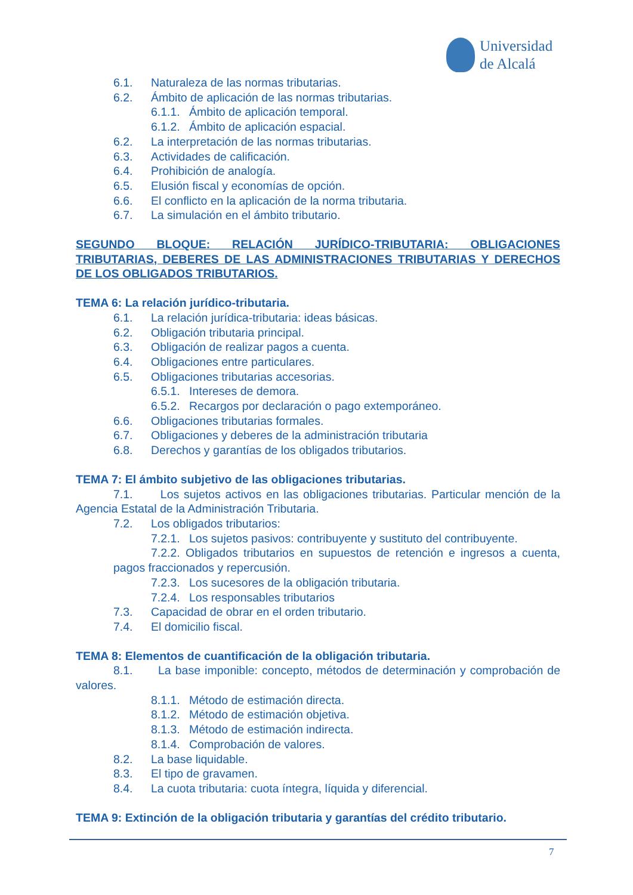Universidad
de Alcalá
6.1. Naturaleza de las normas tributarias.
6.2. Ámbito de aplicación de las normas tributarias.
6.1.1. Ámbito de aplicación temporal.
6.1.2. Ámbito de aplicación espacial.
6.2. La interpretación de las normas tributarias.
6.3. Actividades de calificación.
6.4. Prohibición de analogía.
6.5. Elusión fiscal y economías de opción.
6.6. El conflicto en la aplicación de la norma tributaria.
6.7. La simulación en el ámbito tributario.
SEGUNDO BLOQUE: RELACIÓN JURÍDICO-TRIBUTARIA: OBLIGACIONES TRIBUTARIAS, DEBERES DE LAS ADMINISTRACIONES TRIBUTARIAS Y DERECHOS DE LOS OBLIGADOS TRIBUTARIOS.
TEMA 6: La relación jurídico-tributaria.
6.1. La relación jurídica-tributaria: ideas básicas.
6.2. Obligación tributaria principal.
6.3. Obligación de realizar pagos a cuenta.
6.4. Obligaciones entre particulares.
6.5. Obligaciones tributarias accesorias.
6.5.1. Intereses de demora.
6.5.2. Recargos por declaración o pago extemporáneo.
6.6. Obligaciones tributarias formales.
6.7. Obligaciones y deberes de la administración tributaria
6.8. Derechos y garantías de los obligados tributarios.
TEMA 7: El ámbito subjetivo de las obligaciones tributarias.
7.1. Los sujetos activos en las obligaciones tributarias. Particular mención de la Agencia Estatal de la Administración Tributaria.
7.2. Los obligados tributarios:
7.2.1. Los sujetos pasivos: contribuyente y sustituto del contribuyente.
7.2.2. Obligados tributarios en supuestos de retención e ingresos a cuenta, pagos fraccionados y repercusión.
7.2.3. Los sucesores de la obligación tributaria.
7.2.4. Los responsables tributarios
7.3. Capacidad de obrar en el orden tributario.
7.4. El domicilio fiscal.
TEMA 8: Elementos de cuantificación de la obligación tributaria.
8.1. La base imponible: concepto, métodos de determinación y comprobación de valores.
8.1.1. Método de estimación directa.
8.1.2. Método de estimación objetiva.
8.1.3. Método de estimación indirecta.
8.1.4. Comprobación de valores.
8.2. La base liquidable.
8.3. El tipo de gravamen.
8.4. La cuota tributaria: cuota íntegra, líquida y diferencial.
TEMA 9: Extinción de la obligación tributaria y garantías del crédito tributario.
7